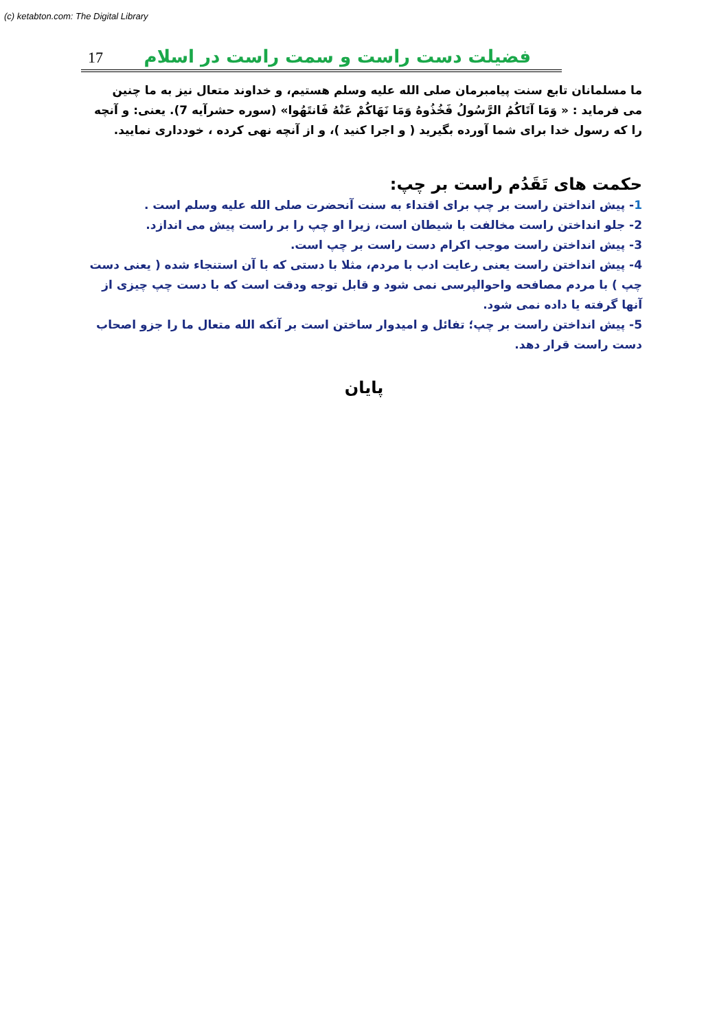(c) ketabton.com: The Digital Library
17
فضیلت دست راست و سمت راست در اسلام
ما مسلمانان تابع سنت پیامبرمان صلی الله علیه وسلم هستیم، و خداوند متعال نیز به ما چنین می فرماید : « وَمَا آتَاكُمُ الرَّسُولُ فَخُذُوهُ وَمَا نَهَاكُمْ عَنْهُ فَانتَهُوا» (سوره حشرآیه 7). یعنی: و آنچه را که رسول خدا برای شما آورده بگیرید ( و اجرا کنید )، و از آنچه نهی کرده ، خودداری نمایید.
حکمت های تَقَدُم راست بر چپ:
1- پیش انداختن راست بر چپ برای اقتداء به سنت آنحضرت صلی الله علیه وسلم است .
2- جلو انداختن راست مخالفت با شیطان است، زیرا او چپ را بر راست پیش می اندازد.
3- پیش انداختن راست موجب اکرام دست راست بر چپ است.
4- پیش انداختن راست یعنی رعایت ادب با مردم، مثلا با دستی که با آن استنجاء شده ( یعنی دست چپ ) با مردم مصافحه واحوالپرسی نمی شود و قابل توجه ودقت است که با دست چپ چیزی از آنها گرفته یا داده نمی شود.
5- پیش انداختن راست بر چپ؛ تفائل و امیدوار ساختن است بر آنکه الله متعال ما را جزو اصحاب دست راست قرار دهد.
پایان